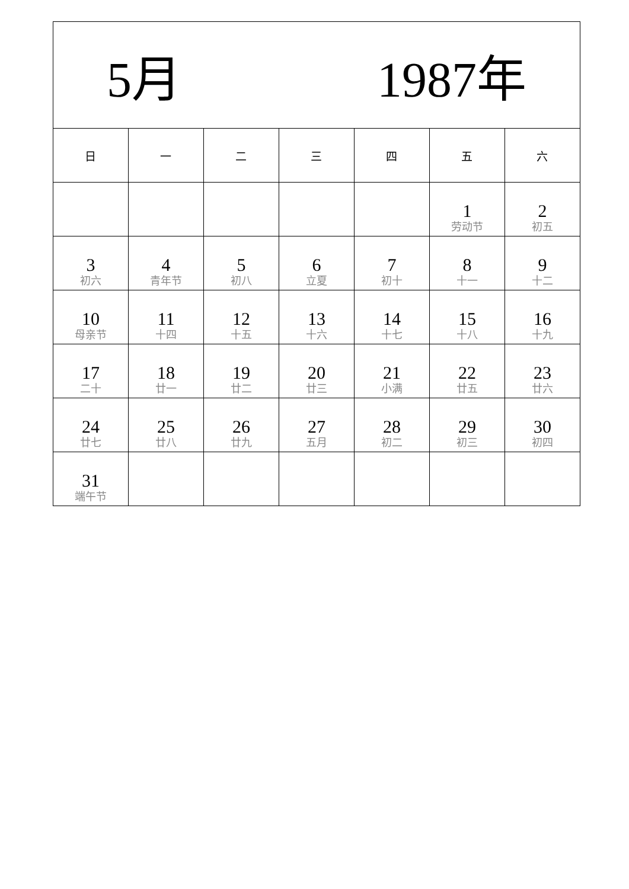| 5月 1987年 | | | | | | |
| --- | --- | --- | --- | --- | --- | --- |
| 日 | 一 | 二 | 三 | 四 | 五 | 六 |
| | | | | | 1 劳动节 | 2 初五 |
| 3 初六 | 4 青年节 | 5 初八 | 6 立夏 | 7 初十 | 8 十一 | 9 十二 |
| 10 母亲节 | 11 十四 | 12 十五 | 13 十六 | 14 十七 | 15 十八 | 16 十九 |
| 17 二十 | 18 廿一 | 19 廿二 | 20 廿三 | 21 小满 | 22 廿五 | 23 廿六 |
| 24 廿七 | 25 廿八 | 26 廿九 | 27 五月 | 28 初二 | 29 初三 | 30 初四 |
| 31 端午节 | | | | | | |